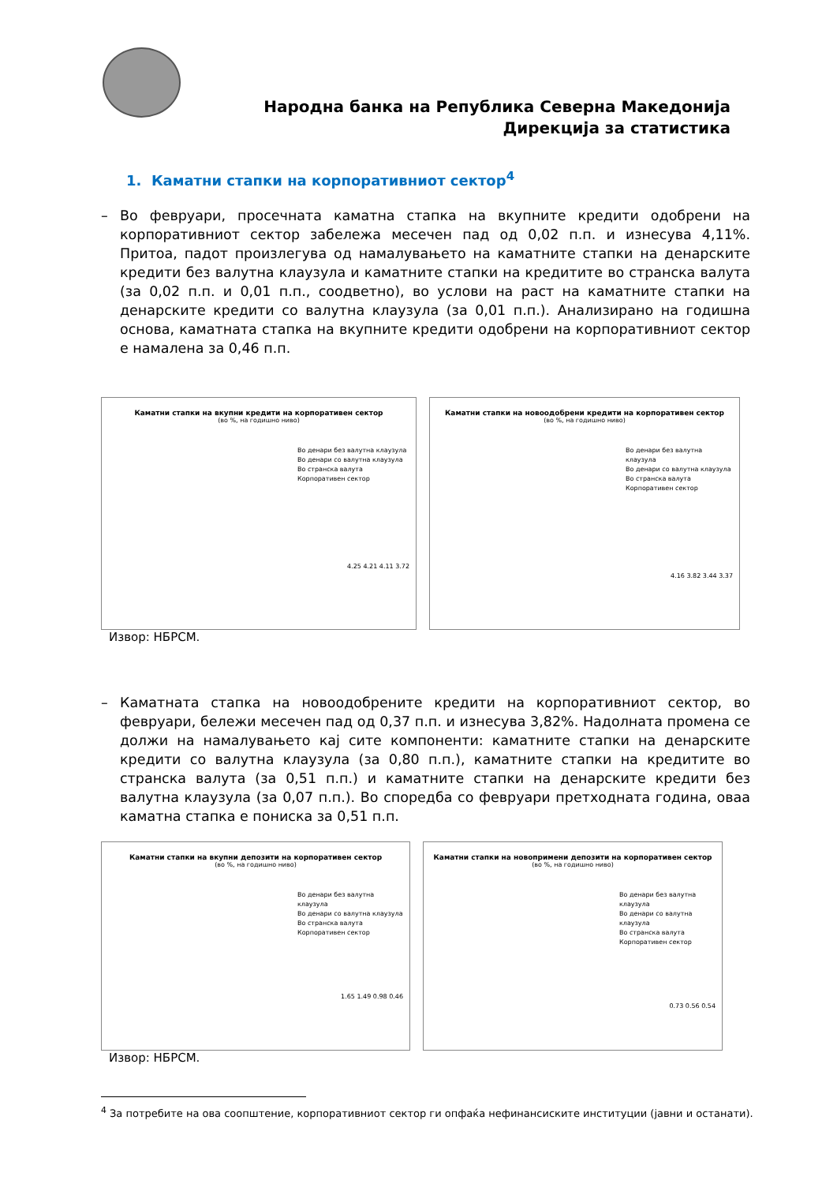Народна банка на Република Северна Македонија
Дирекција за статистика
1. Каматни стапки на корпоративниот сектор<sup>4</sup>
– Во февруари, просечната каматна стапка на вкупните кредити одобрени на корпоративниот сектор забележа месечен пад од 0,02 п.п. и изнесува 4,11%. Притоа, падот произлегува од намалувањето на каматните стапки на денарските кредити без валутна клаузула и каматните стапки на кредитите во странска валута (за 0,02 п.п. и 0,01 п.п., соодветно), во услови на раст на каматните стапки на денарските кредити со валутна клаузула (за 0,01 п.п.). Анализирано на годишна основа, каматната стапка на вкупните кредити одобрени на корпоративниот сектор е намалена за 0,46 п.п.
Каматни стапки на вкупни кредити на корпоративен сектор
(во %, на годишно ниво)
Во денари без валутна клаузула
Во денари со валутна клаузула
Во странска валута
Корпоративен сектор
4.25 4.21 4.11 3.72
Каматни стапки на новоодобрени кредити на корпоративен сектор
(во %, на годишно ниво)
Во денари без валутна клаузула
Во денари со валутна клаузула
Во странска валута
Корпоративен сектор
4.16 3.82 3.44 3.37
Извор: НБРСМ.
– Каматната стапка на новоодобрените кредити на корпоративниот сектор, во февруари, бележи месечен пад од 0,37 п.п. и изнесува 3,82%. Надолната промена се должи на намалувањето кај сите компоненти: каматните стапки на денарските кредити со валутна клаузула (за 0,80 п.п.), каматните стапки на кредитите во странска валута (за 0,51 п.п.) и каматните стапки на денарските кредити без валутна клаузула (за 0,07 п.п.). Во споредба со февруари претходната година, оваа каматна стапка е пониска за 0,51 п.п.
Каматни стапки на вкупни депозити на корпоративен сектор
(во %, на годишно ниво)
Во денари без валутна клаузула
Во денари со валутна клаузула
Во странска валута
Корпоративен сектор
1.65 1.49 0.98 0.46
Каматни стапки на новопримени депозити на корпоративен сектор
(во %, на годишно ниво)
Во денари без валутна клаузула
Во денари со валутна клаузула
Во странска валута
Корпоративен сектор
0.73 0.56 0.54
Извор: НБРСМ.
<sup>4</sup> За потребите на ова соопштение, корпоративниот сектор ги опфаќа нефинансиските институции (јавни и останати).